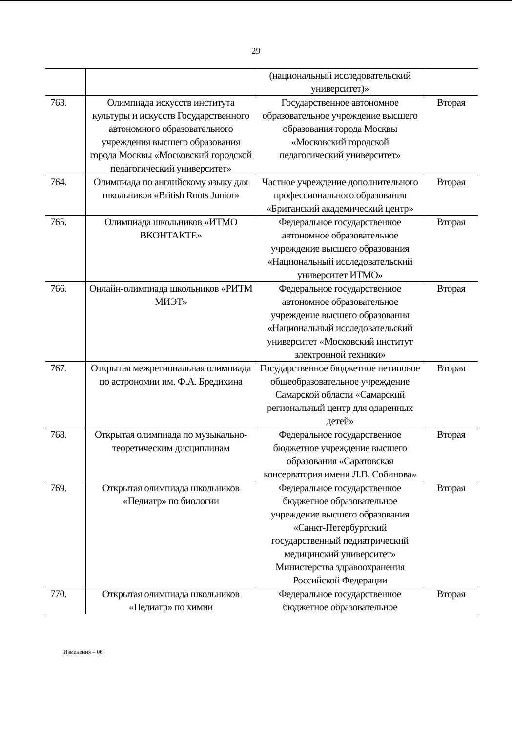29
| | | (национальный исследовательский университет)» | |
| 763. | Олимпиада искусств института культуры и искусств Государственного автономного образовательного учреждения высшего образования города Москвы «Московский городской педагогический университет» | Государственное автономное образовательное учреждение высшего образования города Москвы «Московский городской педагогический университет» | Вторая |
| 764. | Олимпиада по английскому языку для школьников «British Roots Junior» | Частное учреждение дополнительного профессионального образования «Британский академический центр» | Вторая |
| 765. | Олимпиада школьников «ИТМО ВКОНТАКТЕ» | Федеральное государственное автономное образовательное учреждение высшего образования «Национальный исследовательский университет ИТМО» | Вторая |
| 766. | Онлайн-олимпиада школьников «РИТМ МИЭТ» | Федеральное государственное автономное образовательное учреждение высшего образования «Национальный исследовательский университет «Московский институт электронной техники» | Вторая |
| 767. | Открытая межрегиональная олимпиада по астрономии им. Ф.А. Бредихина | Государственное бюджетное нетиповое общеобразовательное учреждение Самарской области «Самарский региональный центр для одаренных детей» | Вторая |
| 768. | Открытая олимпиада по музыкально-теоретическим дисциплинам | Федеральное государственное бюджетное учреждение высшего образования «Саратовская консерватория имени Л.В. Собинова» | Вторая |
| 769. | Открытая олимпиада школьников «Педиатр» по биологии | Федеральное государственное бюджетное образовательное учреждение высшего образования «Санкт-Петербургский государственный педиатрический медицинский университет» Министерства здравоохранения Российской Федерации | Вторая |
| 770. | Открытая олимпиада школьников «Педиатр» по химии | Федеральное государственное бюджетное образовательное | Вторая |
Изменения – 06